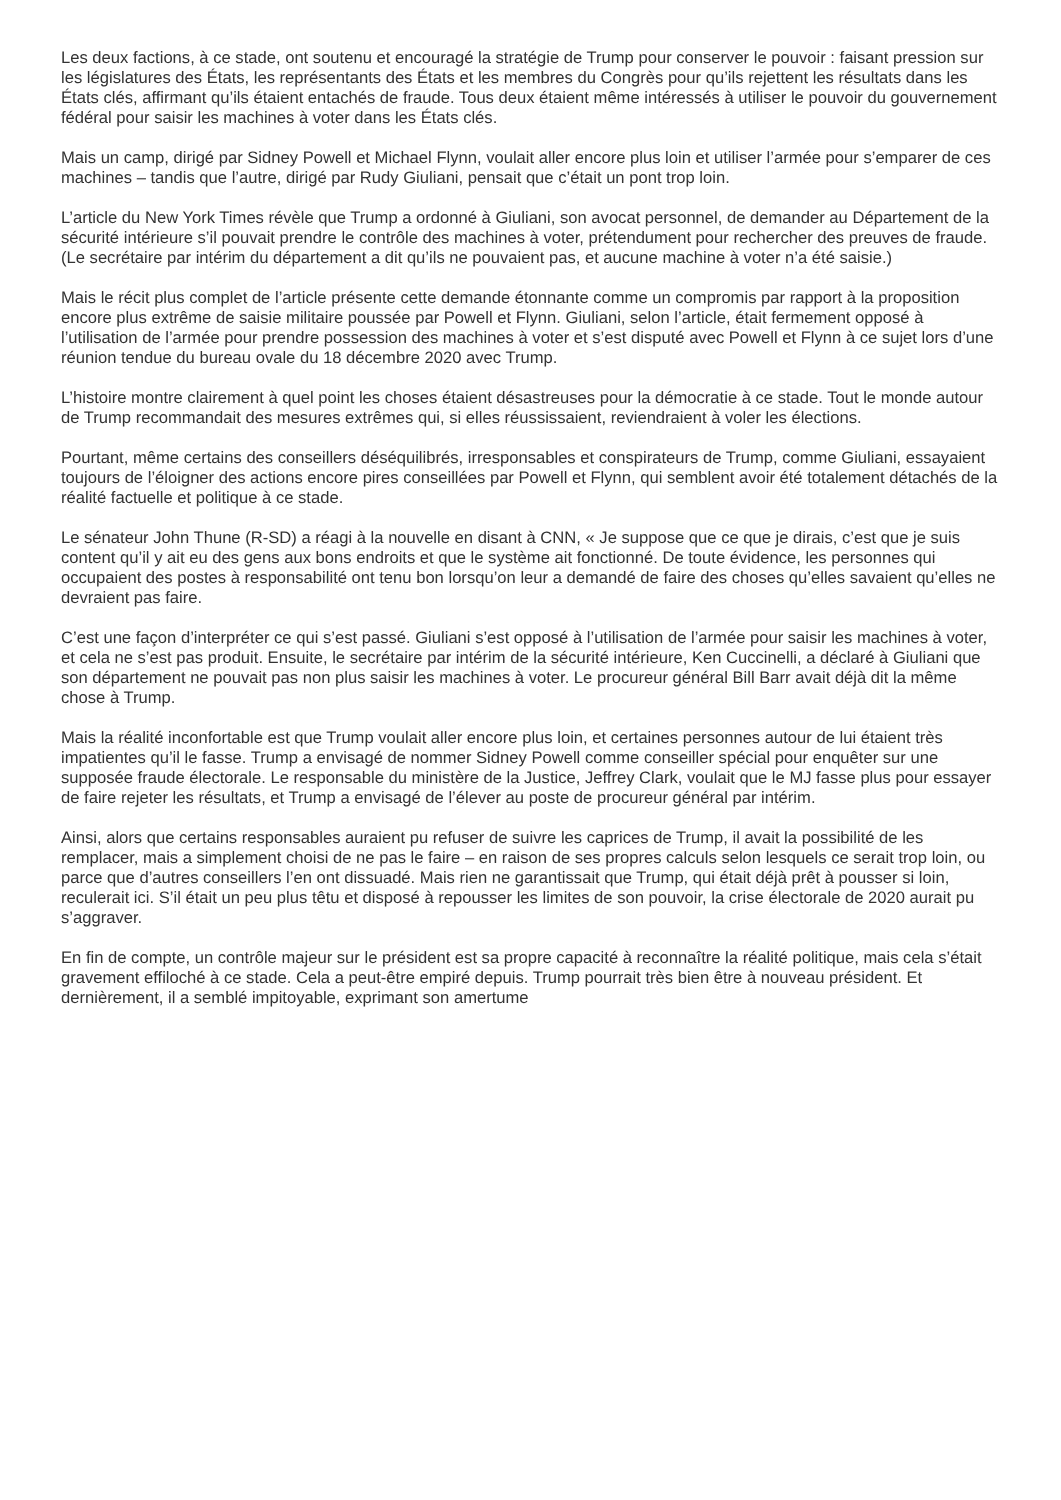Les deux factions, à ce stade, ont soutenu et encouragé la stratégie de Trump pour conserver le pouvoir : faisant pression sur les législatures des États, les représentants des États et les membres du Congrès pour qu’ils rejettent les résultats dans les États clés, affirmant qu’ils étaient entachés de fraude. Tous deux étaient même intéressés à utiliser le pouvoir du gouvernement fédéral pour saisir les machines à voter dans les États clés.
Mais un camp, dirigé par Sidney Powell et Michael Flynn, voulait aller encore plus loin et utiliser l’armée pour s’emparer de ces machines – tandis que l’autre, dirigé par Rudy Giuliani, pensait que c’était un pont trop loin.
L’article du New York Times révèle que Trump a ordonné à Giuliani, son avocat personnel, de demander au Département de la sécurité intérieure s’il pouvait prendre le contrôle des machines à voter, prétendument pour rechercher des preuves de fraude. (Le secrétaire par intérim du département a dit qu’ils ne pouvaient pas, et aucune machine à voter n’a été saisie.)
Mais le récit plus complet de l’article présente cette demande étonnante comme un compromis par rapport à la proposition encore plus extrême de saisie militaire poussée par Powell et Flynn. Giuliani, selon l’article, était fermement opposé à l’utilisation de l’armée pour prendre possession des machines à voter et s’est disputé avec Powell et Flynn à ce sujet lors d’une réunion tendue du bureau ovale du 18 décembre 2020 avec Trump.
L’histoire montre clairement à quel point les choses étaient désastreuses pour la démocratie à ce stade. Tout le monde autour de Trump recommandait des mesures extrêmes qui, si elles réussissaient, reviendraient à voler les élections.
Pourtant, même certains des conseillers déséquilibrés, irresponsables et conspirateurs de Trump, comme Giuliani, essayaient toujours de l’éloigner des actions encore pires conseillées par Powell et Flynn, qui semblent avoir été totalement détachés de la réalité factuelle et politique à ce stade.
Le sénateur John Thune (R-SD) a réagi à la nouvelle en disant à CNN, « Je suppose que ce que je dirais, c’est que je suis content qu’il y ait eu des gens aux bons endroits et que le système ait fonctionné. De toute évidence, les personnes qui occupaient des postes à responsabilité ont tenu bon lorsqu’on leur a demandé de faire des choses qu’elles savaient qu’elles ne devraient pas faire.
C’est une façon d’interpréter ce qui s’est passé. Giuliani s’est opposé à l’utilisation de l’armée pour saisir les machines à voter, et cela ne s’est pas produit. Ensuite, le secrétaire par intérim de la sécurité intérieure, Ken Cuccinelli, a déclaré à Giuliani que son département ne pouvait pas non plus saisir les machines à voter. Le procureur général Bill Barr avait déjà dit la même chose à Trump.
Mais la réalité inconfortable est que Trump voulait aller encore plus loin, et certaines personnes autour de lui étaient très impatientes qu’il le fasse. Trump a envisagé de nommer Sidney Powell comme conseiller spécial pour enquêter sur une supposée fraude électorale. Le responsable du ministère de la Justice, Jeffrey Clark, voulait que le MJ fasse plus pour essayer de faire rejeter les résultats, et Trump a envisagé de l’élever au poste de procureur général par intérim.
Ainsi, alors que certains responsables auraient pu refuser de suivre les caprices de Trump, il avait la possibilité de les remplacer, mais a simplement choisi de ne pas le faire – en raison de ses propres calculs selon lesquels ce serait trop loin, ou parce que d’autres conseillers l’en ont dissuadé. Mais rien ne garantissait que Trump, qui était déjà prêt à pousser si loin, reculerait ici. S’il était un peu plus têtu et disposé à repousser les limites de son pouvoir, la crise électorale de 2020 aurait pu s’aggraver.
En fin de compte, un contrôle majeur sur le président est sa propre capacité à reconnaître la réalité politique, mais cela s’était gravement effiloché à ce stade. Cela a peut-être empiré depuis. Trump pourrait très bien être à nouveau président. Et dernièrement, il a semblé impitoyable, exprimant son amertume